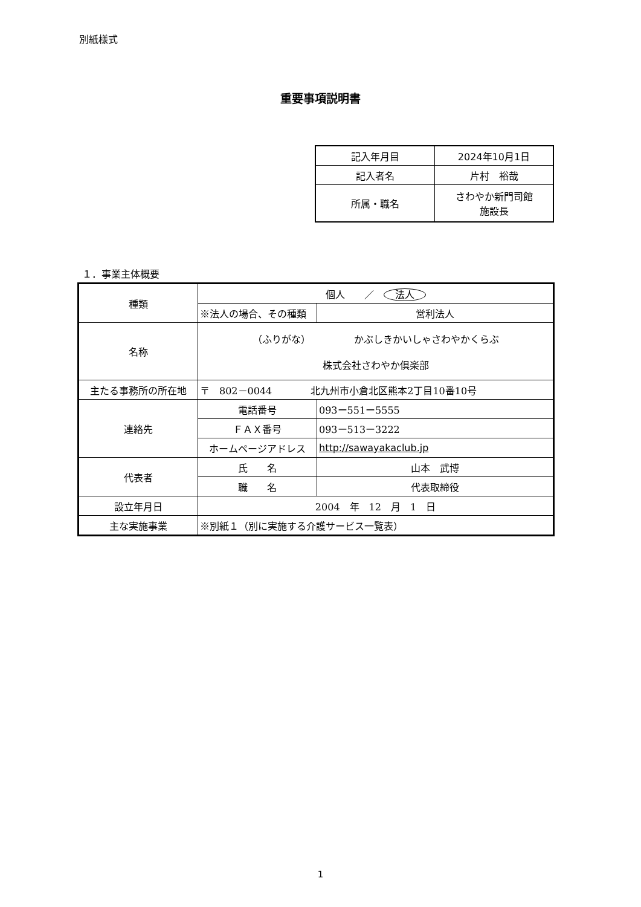別紙様式
重要事項説明書
| 記入年月目 | 2024年10月1日 |
| 記入者名 | 片村 裕哉 |
| 所属・職名 | さわやか新門司館 施設長 |
１．事業主体概要
| 種類 | 個人 ／ 法人 | | |
| | ※法人の場合、その種類 | | 営利法人 |
| 名称 | （ふりがな） かぶしきかいしゃさわやかくらぶ 株式会社さわやか倶楽部 | | |
| 主たる事務所の所在地 | 〒 802－0044 北九州市小倉北区熊本2丁目10番10号 | | |
| 連絡先 | 電話番号 | 093ー551ー5555 | |
| | ＦＡＸ番号 | 093ー513ー3222 | |
| | ホームページアドレス | http://sawayakaclub.jp | |
| 代表者 | 氏 名 | 山本 武博 | |
| | 職 名 | 代表取締役 | |
| 設立年月日 | 2004 年 12 月 1 日 | | |
| 主な実施事業 | ※別紙１（別に実施する介護サービス一覧表） | | |
1